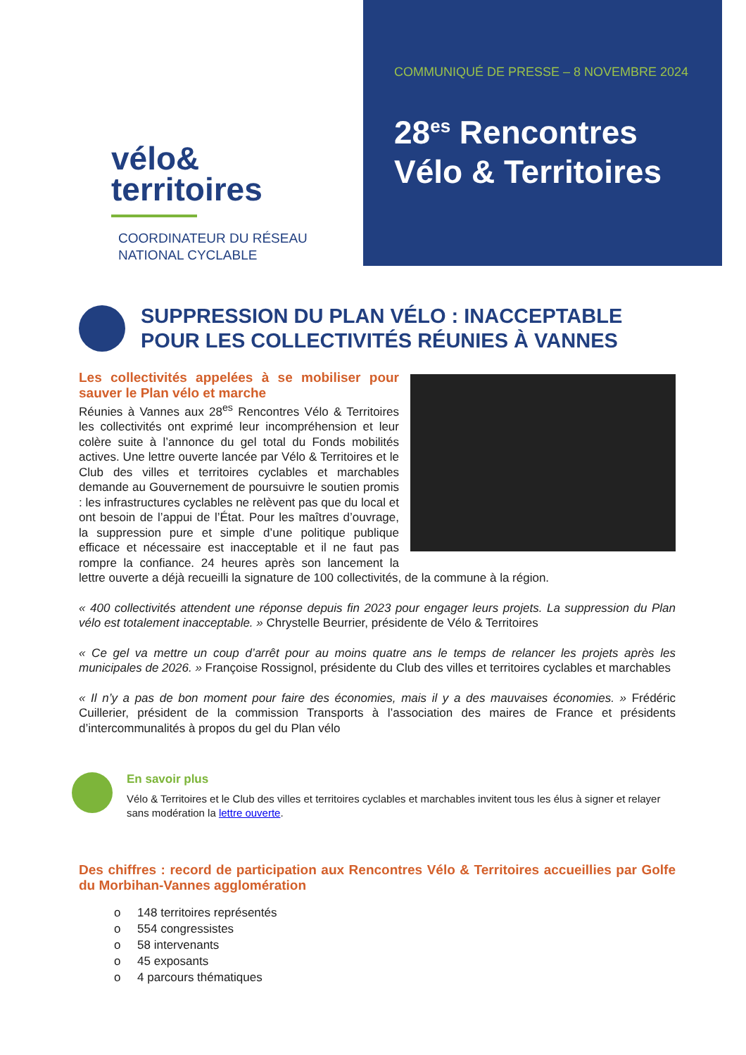vélo&
territoires
COORDINATEUR DU RÉSEAU
NATIONAL CYCLABLE
COMMUNIQUÉ DE PRESSE – 8 NOVEMBRE 2024
28<sup>es</sup> Rencontres
Vélo & Territoires
SUPPRESSION DU PLAN VÉLO : INACCEPTABLE POUR LES COLLECTIVITÉS RÉUNIES À VANNES
Les collectivités appelées à se mobiliser pour sauver le Plan vélo et marche
Réunies à Vannes aux 28<sup>es</sup> Rencontres Vélo & Territoires les collectivités ont exprimé leur incompréhension et leur colère suite à l’annonce du gel total du Fonds mobilités actives. Une lettre ouverte lancée par Vélo & Territoires et le Club des villes et territoires cyclables et marchables demande au Gouvernement de poursuivre le soutien promis : les infrastructures cyclables ne relèvent pas que du local et ont besoin de l’appui de l’État. Pour les maîtres d’ouvrage, la suppression pure et simple d’une politique publique efficace et nécessaire est inacceptable et il ne faut pas rompre la confiance. 24 heures après son lancement la lettre ouverte a déjà recueilli la signature de 100 collectivités, de la commune à la région.
« 400 collectivités attendent une réponse depuis fin 2023 pour engager leurs projets. La suppression du Plan vélo est totalement inacceptable. » Chrystelle Beurrier, présidente de Vélo & Territoires
« Ce gel va mettre un coup d’arrêt pour au moins quatre ans le temps de relancer les projets après les municipales de 2026. » Françoise Rossignol, présidente du Club des villes et territoires cyclables et marchables
« Il n’y a pas de bon moment pour faire des économies, mais il y a des mauvaises économies. » Frédéric Cuillerier, président de la commission Transports à l’association des maires de France et présidents d’intercommunalités à propos du gel du Plan vélo
En savoir plus
Vélo & Territoires et le Club des villes et territoires cyclables et marchables invitent tous les élus à signer et relayer sans modération la lettre ouverte.
Des chiffres : record de participation aux Rencontres Vélo & Territoires accueillies par Golfe du Morbihan-Vannes agglomération
o 148 territoires représentés
o 554 congressistes
o 58 intervenants
o 45 exposants
o 4 parcours thématiques